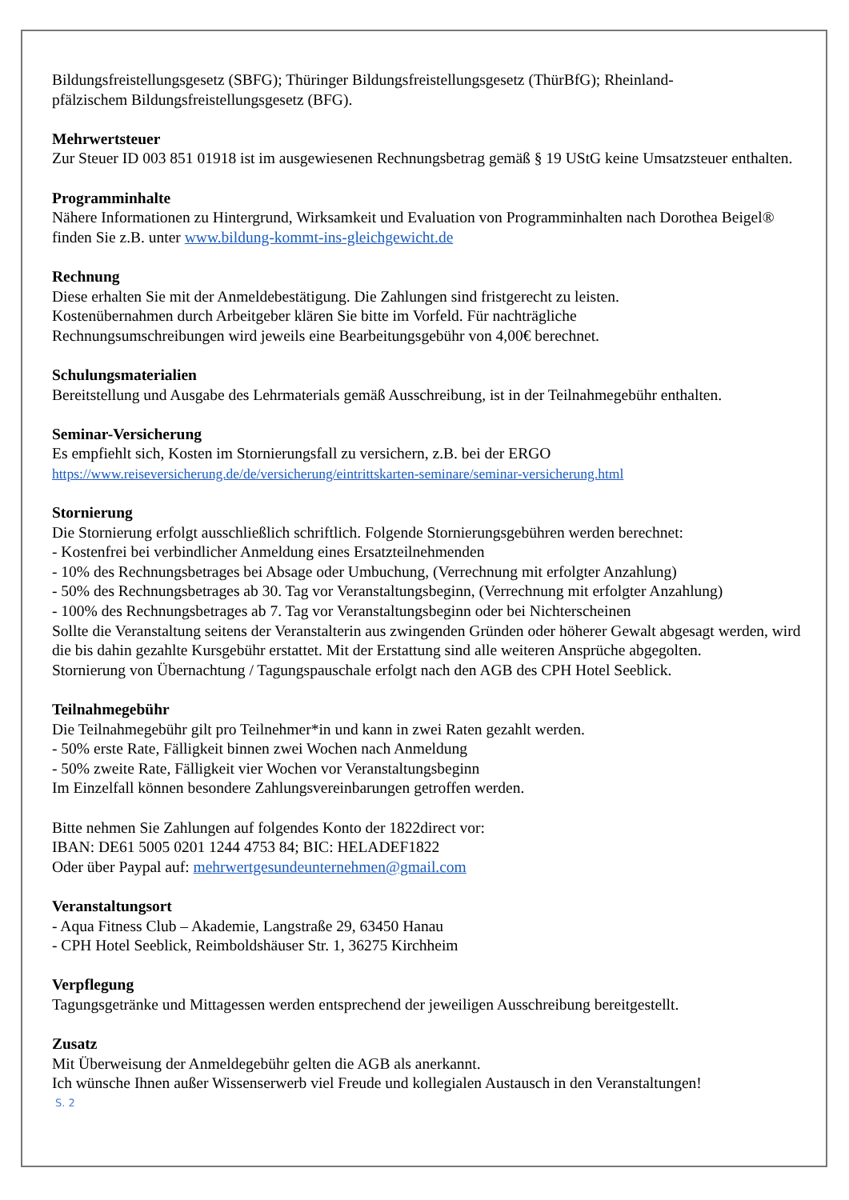Bildungsfreistellungsgesetz (SBFG); Thüringer Bildungsfreistellungsgesetz (ThürBfG); Rheinland-
pfälzischem Bildungsfreistellungsgesetz (BFG).
Mehrwertsteuer
Zur Steuer ID 003 851 01918 ist im ausgewiesenen Rechnungsbetrag gemäß § 19 UStG keine Umsatzsteuer enthalten.
Programminhalte
Nähere Informationen zu Hintergrund, Wirksamkeit und Evaluation von Programminhalten nach Dorothea Beigel® finden Sie z.B. unter www.bildung-kommt-ins-gleichgewicht.de
Rechnung
Diese erhalten Sie mit der Anmeldebestätigung. Die Zahlungen sind fristgerecht zu leisten.
Kostenübernahmen durch Arbeitgeber klären Sie bitte im Vorfeld. Für nachträgliche
Rechnungsumschreibungen wird jeweils eine Bearbeitungsgebühr von 4,00€ berechnet.
Schulungsmaterialien
Bereitstellung und Ausgabe des Lehrmaterials gemäß Ausschreibung, ist in der Teilnahmegebühr enthalten.
Seminar-Versicherung
Es empfiehlt sich, Kosten im Stornierungsfall zu versichern, z.B. bei der ERGO
https://www.reiseversicherung.de/de/versicherung/eintrittskarten-seminare/seminar-versicherung.html
Stornierung
Die Stornierung erfolgt ausschließlich schriftlich. Folgende Stornierungsgebühren werden berechnet:
- Kostenfrei bei verbindlicher Anmeldung eines Ersatzteilnehmenden
- 10% des Rechnungsbetrages bei Absage oder Umbuchung, (Verrechnung mit erfolgter Anzahlung)
- 50% des Rechnungsbetrages ab 30. Tag vor Veranstaltungsbeginn, (Verrechnung mit erfolgter Anzahlung)
- 100% des Rechnungsbetrages ab 7. Tag vor Veranstaltungsbeginn oder bei Nichterscheinen
Sollte die Veranstaltung seitens der Veranstalterin aus zwingenden Gründen oder höherer Gewalt abgesagt werden, wird die bis dahin gezahlte Kursgebühr erstattet. Mit der Erstattung sind alle weiteren Ansprüche abgegolten.
Stornierung von Übernachtung / Tagungspauschale erfolgt nach den AGB des CPH Hotel Seeblick.
Teilnahmegebühr
Die Teilnahmegebühr gilt pro Teilnehmer*in und kann in zwei Raten gezahlt werden.
- 50% erste Rate, Fälligkeit binnen zwei Wochen nach Anmeldung
- 50% zweite Rate, Fälligkeit vier Wochen vor Veranstaltungsbeginn
Im Einzelfall können besondere Zahlungsvereinbarungen getroffen werden.
Bitte nehmen Sie Zahlungen auf folgendes Konto der 1822direct vor:
IBAN: DE61 5005 0201 1244 4753 84; BIC: HELADEF1822
Oder über Paypal auf: mehrwertgesundeunternehmen@gmail.com
Veranstaltungsort
- Aqua Fitness Club – Akademie, Langstraße 29, 63450 Hanau
- CPH Hotel Seeblick, Reimboldshäuser Str. 1, 36275 Kirchheim
Verpflegung
Tagungsgetränke und Mittagessen werden entsprechend der jeweiligen Ausschreibung bereitgestellt.
Zusatz
Mit Überweisung der Anmeldegebühr gelten die AGB als anerkannt.
Ich wünsche Ihnen außer Wissenserwerb viel Freude und kollegialen Austausch in den Veranstaltungen!
S. 2